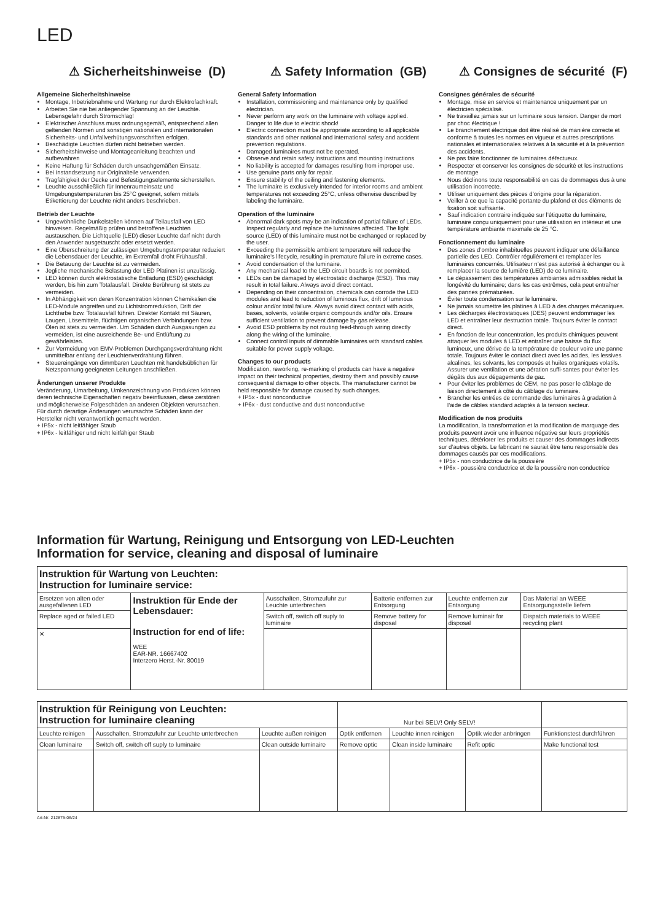LED
⚠ Sicherheitshinweise (D)
Allgemeine Sicherheitshinweise
Montage, Inbetriebnahme und Wartung nur durch Elektrofachkraft.
Arbeiten Sie nie bei anliegender Spannung an der Leuchte. Lebensgefahr durch Stromschlag!
Elektrischer Anschluss muss ordnungsgemäß, entsprechend allen geltenden Normen und sonstigen nationalen und internationalen Sicherheits- und Unfallverhütungsvorschriften erfolgen.
Beschädigte Leuchten dürfen nicht betrieben werden.
Sicherheitshinweise und Montageanleitung beachten und aufbewahren
Keine Haftung für Schäden durch unsachgemäßen Einsatz.
Bei Instandsetzung nur Originalteile verwenden.
Tragfähigkeit der Decke und Befestigungselemente sicherstellen.
Leuchte ausschließlich für Innenraumeinsatz und Umgebungstemperaturen bis 25°C geeignet, sofern mittels Etikettierung der Leuchte nicht anders beschrieben.
Betrieb der Leuchte
Ungewöhnliche Dunkelstellen können auf Teilausfall von LED hinweisen. Regelmäßig prüfen und betroffene Leuchten austauschen. Die Lichtquelle (LED) dieser Leuchte darf nicht durch den Anwender ausgetauscht oder ersetzt werden.
Eine Überschreitung der zulässigen Umgebungstemperatur reduziert die Lebensdauer der Leuchte, im Extremfall droht Frühausfall.
Die Betauung der Leuchte ist zu vermeiden.
Jegliche mechanische Belastung der LED Platinen ist unzulässig.
LED können durch elektrostatische Entladung (ESD) geschädigt werden, bis hin zum Totalausfall. Direkte Berührung ist stets zu vermeiden.
In Abhängigkeit von deren Konzentration können Chemikalien die LED-Module angreifen und zu Lichtstromreduktion, Drift der Lichtfarbe bzw. Totalausfall führen. Direkter Kontakt mit Säuren, Laugen, Lösemitteln, flüchtigen organischen Verbindungen bzw. Ölen ist stets zu vermeiden. Um Schäden durch Ausgasungen zu vermeiden, ist eine ausreichende Be- und Entlüftung zu gewährleisten.
Zur Vermeidung von EMV-Problemen Durchgangsverdrahtung nicht unmittelbar entlang der Leuchtenverdrahtung führen.
Steuereingänge von dimmbaren Leuchten mit handelsüblichen für Netzspannung geeigneten Leitungen anschließen.
Änderungen unserer Produkte
Veränderung, Umarbeitung, Umkennzeichnung von Produkten können deren technische Eigenschaften negativ beeinflussen, diese zerstören und möglicherweise Folgeschäden an anderen Objekten verursachen. Für durch derartige Änderungen verursachte Schäden kann der Hersteller nicht verantwortlich gemacht werden.
+ IP5x - nicht leitfähiger Staub
+ IP6x - leitfähiger und nicht leitfähiger Staub
⚠ Safety Information (GB)
General Safety Information
Installation, commissioning and maintenance only by qualified electrician.
Never perform any work on the luminaire with voltage applied. Danger to life due to electric shock!
Electric connection must be appropriate according to all applicable standards and other national and international safety and accident prevention regulations.
Damaged luminaires must not be operated.
Observe and retain safety instructions and mounting instructions
No liability is accepted for damages resulting from improper use.
Use genuine parts only for repair.
Ensure stability of the ceiling and fastening elements.
The luminaire is exclusively intended for interior rooms and ambient temperatures not exceeding 25°C, unless otherwise described by labeling the luminaire.
Operation of the luminaire
Abnormal dark spots may be an indication of partial failure of LEDs. Inspect regularly and replace the luminaires affected. The light source (LED) of this luminaire must not be exchanged or replaced by the user.
Exceeding the permissible ambient temperature will reduce the luminaire’s lifecycle, resulting in premature failure in extreme cases.
Avoid condensation of the luminaire.
Any mechanical load to the LED circuit boards is not permitted.
LEDs can be damaged by electrostatic discharge (ESD). This may result in total failure. Always avoid direct contact.
Depending on their concentration, chemicals can corrode the LED modules and lead to reduction of luminous flux, drift of luminous colour and/or total failure. Always avoid direct contact with acids, bases, solvents, volatile organic compounds and/or oils. Ensure sufficient ventilation to prevent damage by gas release.
Avoid ESD problems by not routing feed-through wiring directly along the wiring of the luminaire.
Connect control inputs of dimmable luminaires with standard cables suitable for power supply voltage.
Changes to our products
Modification, reworking, re-marking of products can have a negative impact on their technical properties, destroy them and possibly cause consequential damage to other objects. The manufacturer cannot be held responsible for damage caused by such changes.
+ IP5x - dust nonconductive
+ IP6x - dust conductive and dust nonconductive
⚠ Consignes de sécurité (F)
Consignes générales de sécurité
Montage, mise en service et maintenance uniquement par un électricien spécialisé.
Ne travaillez jamais sur un luminaire sous tension. Danger de mort par choc électrique !
Le branchement électrique doit être réalisé de manière correcte et conforme à toutes les normes en vigueur et autres prescriptions nationales et internationales relatives à la sécurité et à la prévention des accidents.
Ne pas faire fonctionner de luminaires défectueux.
Respecter et conserver les consignes de sécurité et les instructions de montage
Nous déclinons toute responsabilité en cas de dommages dus à une utilisation incorrecte.
Utiliser uniquement des pièces d’origine pour la réparation.
Veiller à ce que la capacité portante du plafond et des éléments de fixation soit suffisante.
Sauf indication contraire indiquée sur l’étiquette du luminaire, luminaire conçu uniquement pour une utilisation en intérieur et une température ambiante maximale de 25 °C.
Fonctionnement du luminaire
Des zones d’ombre inhabituelles peuvent indiquer une défaillance partielle des LED. Contrôler régulièrement et remplacer les luminaires concernés. Utilisateur n’est pas autorisé à échanger ou à remplacer la source de lumière (LED) de ce luminaire.
Le dépassement des températures ambiantes admissibles réduit la longévité du luminaire; dans les cas extrêmes, cela peut entraîner des pannes prématurées.
Éviter toute condensation sur le luminaire.
Ne jamais soumettre les platines à LED à des charges mécaniques.
Les décharges électrostatiques (DES) peuvent endommager les LED et entraîner leur destruction totale. Toujours éviter le contact direct.
En fonction de leur concentration, les produits chimiques peuvent attaquer les modules à LED et entraîner une baisse du flux lumineux, une dérive de la température de couleur voire une panne totale. Toujours éviter le contact direct avec les acides, les lessives alcalines, les solvants, les composés et huiles organiques volatils. Assurer une ventilation et une aération suffi-santes pour éviter les dégâts dus aux dégagements de gaz.
Pour éviter les problèmes de CEM, ne pas poser le câblage de liaison directement à côté du câblage du luminaire.
Brancher les entrées de commande des luminaires à gradation à l’aide de câbles standard adaptés à la tension secteur.
Modification de nos produits
La modification, la transformation et la modification de marquage des produits peuvent avoir une influence négative sur leurs propriétés techniques, détériorer les produits et causer des dommages indirects sur d’autres objets. Le fabricant ne saurait être tenu responsable des dommages causés par ces modifications.
+ IP5x - non conductrice de la poussière
+ IP6x - poussière conductrice et de la poussière non conductrice
Information für Wartung, Reinigung und Entsorgung von LED-Leuchten
Information for service, cleaning and disposal of luminaire
| Instruktion für Wartung von Leuchten: Instruction for luminaire service: | | | | | |
| Ersetzen von alten oder ausgefallenen LED | Instruktion für Ende der Lebensdauer: Instruction for end of life: WEE EAR-NR. 16667402 Interzero Herst.-Nr. 80019 | Ausschalten, Stromzufuhr zur Leuchte unterbrechen | Batterie entfernen zur Entsorgung | Leuchte entfernen zur Entsorgung | Das Material an WEEE Entsorgungsstelle liefern |
| Replace aged or failed LED | | Switch off, switch off suply to luminaire | Remove battery for disposal | Remove luminair for disposal | Dispatch materials to WEEE recycling plant |
| ✕ | | | | | |
| Instruktion für Reinigung von Leuchten: Instruction for luminaire cleaning | | | Nur bei SELV! Only SELV! | | | |
| Leuchte reinigen | Ausschalten, Stromzufuhr zur Leuchte unterbrechen | Leuchte außen reinigen | Optik entfernen | Leuchte innen reinigen | Optik wieder anbringen | Funktionstest durchführen |
| Clean luminaire | Switch off, switch off suply to luminaire | Clean outside luminaire | Remove optic | Clean inside luminaire | Refit optic | Make functional test |
Art-Nr: 212875-06/24